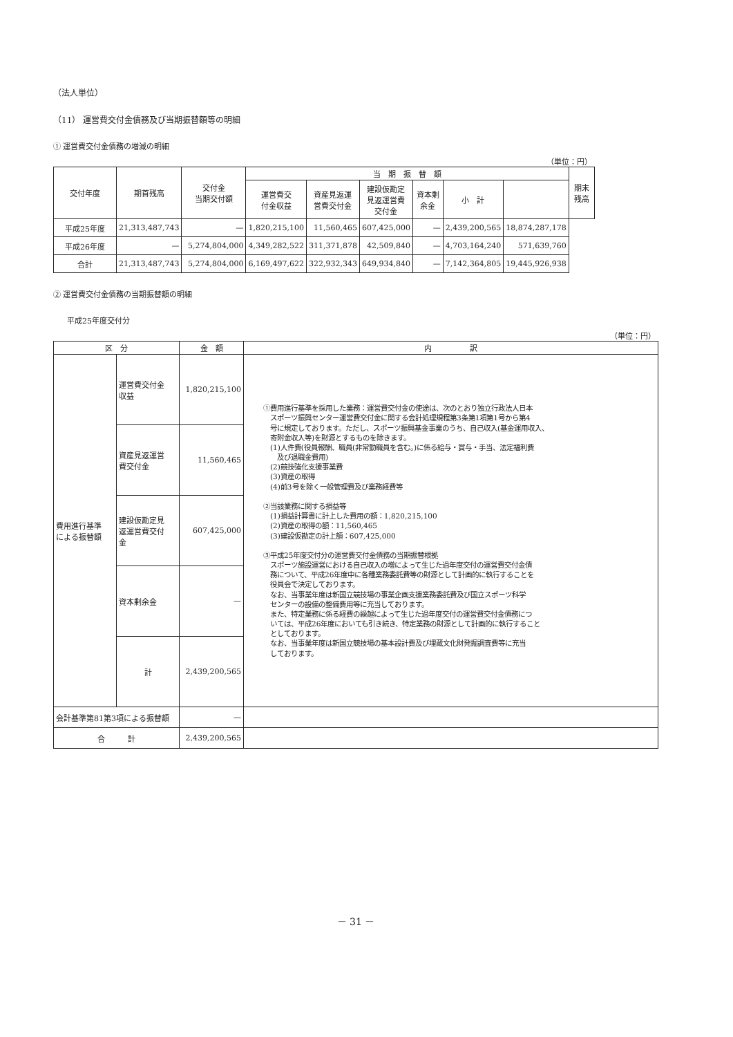（法人単位）
（11） 運営費交付金債務及び当期振替額等の明細
① 運営費交付金債務の増減の明細
（単位：円）
| 交付年度 | 期首残高 | 交付金 当期交付額 | 当 期 振 替 額 | | | | | | 期末残高 |
| --- | --- | --- | --- | --- | --- | --- | --- | --- | --- |
| | | | 運営費交 付金収益 | 資産見返運 営費交付金 | 建設仮勘定 見返運営費 交付金 | 資本剰余金 | 小 計 | | |
| 平成25年度 | 21,313,487,743 | — | 1,820,215,100 | 11,560,465 | 607,425,000 | — | 2,439,200,565 | 18,874,287,178 | |
| 平成26年度 | — | 5,274,804,000 | 4,349,282,522 | 311,371,878 | 42,509,840 | — | 4,703,164,240 | 571,639,760 | |
| 合計 | 21,313,487,743 | 5,274,804,000 | 6,169,497,622 | 322,932,343 | 649,934,840 | — | 7,142,364,805 | 19,445,926,938 | |
② 運営費交付金債務の当期振替額の明細
平成25年度交付分
（単位：円）
| 区 分 | | 金 額 | 内 訳 |
| --- | --- | --- | --- |
| 費用進行基準 による振替額 | 運営費交付金 収益 | 1,820,215,100 | ①費用進行基準を採用した業務：運営費交付金の使途は、次のとおり独立行政法人日本 スポーツ振興センター運営費交付金に関する会計処理規程第3条第1項第1号から第4 号に規定しております。ただし、スポーツ振興基金事業のうち、自己収入(基金運用収入、 寄附金収入等)を財源とするものを除きます。 (1)人件費(役員報酬、職員(非常勤職員を含む。)に係る給与・賞与・手当、法定福利費 及び退職金費用) (2)競技強化支援事業費 (3)資産の取得 (4)前3号を除く一般管理費及び業務経費等 ②当該業務に関する損益等 (1)損益計算書に計上した費用の額：1,820,215,100 (2)資産の取得の額：11,560,465 (3)建設仮勘定の計上額：607,425,000 ③平成25年度交付分の運営費交付金債務の当期振替根拠 スポーツ施設運営における自己収入の増によって生じた過年度交付の運営費交付金債 務について、平成26年度中に各種業務委託費等の財源として計画的に執行することを 役員会で決定しております。 なお、当事業年度は新国立競技場の事業企画支援業務委託費及び国立スポーツ科学 センターの設備の整備費用等に充当しております。 また、特定業務に係る経費の繰越によって生じた過年度交付の運営費交付金債務につ いては、平成26年度においても引き続き、特定業務の財源として計画的に執行すること としております。 なお、当事業年度は新国立競技場の基本設計費及び埋蔵文化財発掘調査費等に充当 しております。 |
| | 資産見返運営 費交付金 | 11,560,465 | |
| | 建設仮勘定見 返運営費交付 金 | 607,425,000 | |
| | 資本剰余金 | — | |
| | 計 | 2,439,200,565 | |
| 会計基準第81第3項による振替額 | | — | |
| 合 計 | | 2,439,200,565 | |
－ 31 －